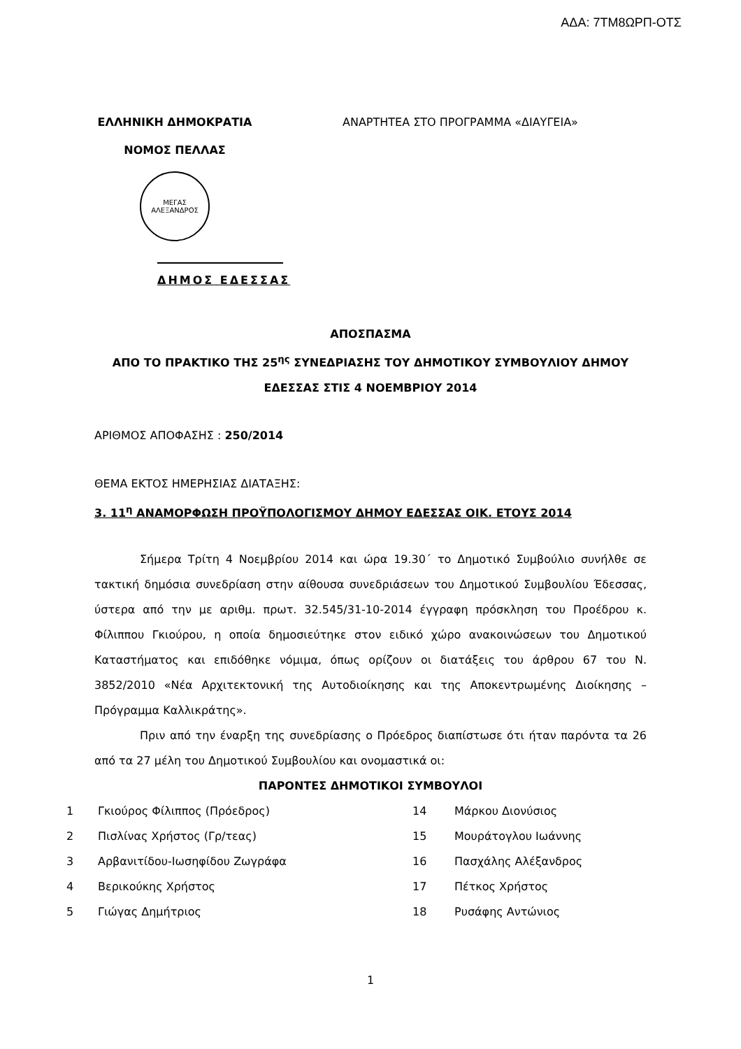ΑΔΑ: 7ΤΜ8ΩΡΠ-ΟΤΣ
ΕΛΛΗΝΙΚΗ ΔΗΜΟΚΡΑΤΙΑ
ΝΟΜΟΣ ΠΕΛΛΑΣ
ΜΕΓΑΣ ΑΛΕΞΑΝΔΡΟΣ
ΑΝΑΡΤΗΤΕΑ ΣΤΟ ΠΡΟΓΡΑΜΜΑ «ΔΙΑΥΓΕΙΑ»
ΔΗΜΟΣ ΕΔΕΣΣΑΣ
ΑΠΟΣΠΑΣΜΑ
ΑΠΟ ΤΟ ΠΡΑΚΤΙΚΟ ΤΗΣ 25<sup>ης</sup> ΣΥΝΕΔΡΙΑΣΗΣ ΤΟΥ ΔΗΜΟΤΙΚΟΥ ΣΥΜΒΟΥΛΙΟΥ ΔΗΜΟΥ
ΕΔΕΣΣΑΣ ΣΤΙΣ 4 ΝΟΕΜΒΡΙΟΥ 2014
ΑΡΙΘΜΟΣ ΑΠΟΦΑΣΗΣ : 250/2014
ΘΕΜΑ ΕΚΤΟΣ ΗΜΕΡΗΣΙΑΣ ΔΙΑΤΑΞΗΣ:
3. 11<sup>η</sup> ΑΝΑΜΟΡΦΩΣΗ ΠΡΟΫΠΟΛΟΓΙΣΜΟΥ ΔΗΜΟΥ ΕΔΕΣΣΑΣ ΟΙΚ. ΕΤΟΥΣ 2014
Σήμερα Τρίτη 4 Νοεμβρίου 2014 και ώρα 19.30΄ το Δημοτικό Συμβούλιο συνήλθε σε τακτική δημόσια συνεδρίαση στην αίθουσα συνεδριάσεων του Δημοτικού Συμβουλίου Έδεσσας, ύστερα από την με αριθμ. πρωτ. 32.545/31-10-2014 έγγραφη πρόσκληση του Προέδρου κ. Φίλιππου Γκιούρου, η οποία δημοσιεύτηκε στον ειδικό χώρο ανακοινώσεων του Δημοτικού Καταστήματος και επιδόθηκε νόμιμα, όπως ορίζουν οι διατάξεις του άρθρου 67 του Ν. 3852/2010 «Νέα Αρχιτεκτονική της Αυτοδιοίκησης και της Αποκεντρωμένης Διοίκησης – Πρόγραμμα Καλλικράτης».
Πριν από την έναρξη της συνεδρίασης ο Πρόεδρος διαπίστωσε ότι ήταν παρόντα τα 26 από τα 27 μέλη του Δημοτικού Συμβουλίου και ονομαστικά οι:
ΠΑΡΟΝΤΕΣ ΔΗΜΟΤΙΚΟΙ ΣΥΜΒΟΥΛΟΙ
| 1 | Γκιούρος Φίλιππος (Πρόεδρος) | 14 | Μάρκου Διονύσιος |
| 2 | Πισλίνας Χρήστος (Γρ/τεας) | 15 | Μουράτογλου Ιωάννης |
| 3 | Αρβανιτίδου-Ιωσηφίδου Ζωγράφα | 16 | Πασχάλης Αλέξανδρος |
| 4 | Βερικούκης Χρήστος | 17 | Πέτκος Χρήστος |
| 5 | Γιώγας Δημήτριος | 18 | Ρυσάφης Αντώνιος |
1